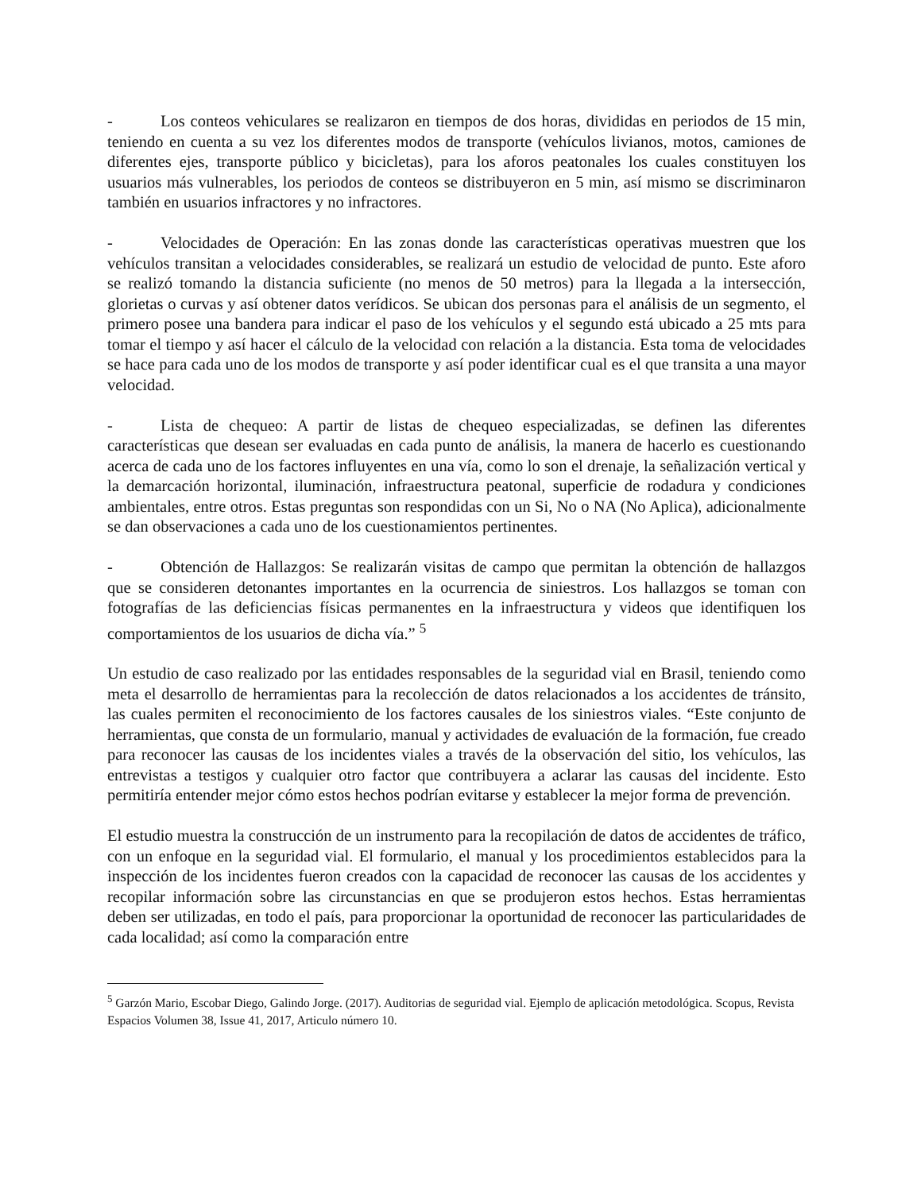- Los conteos vehiculares se realizaron en tiempos de dos horas, divididas en periodos de 15 min, teniendo en cuenta a su vez los diferentes modos de transporte (vehículos livianos, motos, camiones de diferentes ejes, transporte público y bicicletas), para los aforos peatonales los cuales constituyen los usuarios más vulnerables, los periodos de conteos se distribuyeron en 5 min, así mismo se discriminaron también en usuarios infractores y no infractores.
- Velocidades de Operación: En las zonas donde las características operativas muestren que los vehículos transitan a velocidades considerables, se realizará un estudio de velocidad de punto. Este aforo se realizó tomando la distancia suficiente (no menos de 50 metros) para la llegada a la intersección, glorietas o curvas y así obtener datos verídicos. Se ubican dos personas para el análisis de un segmento, el primero posee una bandera para indicar el paso de los vehículos y el segundo está ubicado a 25 mts para tomar el tiempo y así hacer el cálculo de la velocidad con relación a la distancia. Esta toma de velocidades se hace para cada uno de los modos de transporte y así poder identificar cual es el que transita a una mayor velocidad.
- Lista de chequeo: A partir de listas de chequeo especializadas, se definen las diferentes características que desean ser evaluadas en cada punto de análisis, la manera de hacerlo es cuestionando acerca de cada uno de los factores influyentes en una vía, como lo son el drenaje, la señalización vertical y la demarcación horizontal, iluminación, infraestructura peatonal, superficie de rodadura y condiciones ambientales, entre otros. Estas preguntas son respondidas con un Si, No o NA (No Aplica), adicionalmente se dan observaciones a cada uno de los cuestionamientos pertinentes.
- Obtención de Hallazgos: Se realizarán visitas de campo que permitan la obtención de hallazgos que se consideren detonantes importantes en la ocurrencia de siniestros. Los hallazgos se toman con fotografías de las deficiencias físicas permanentes en la infraestructura y videos que identifiquen los comportamientos de los usuarios de dicha vía.” <sup>5</sup>
Un estudio de caso realizado por las entidades responsables de la seguridad vial en Brasil, teniendo como meta el desarrollo de herramientas para la recolección de datos relacionados a los accidentes de tránsito, las cuales permiten el reconocimiento de los factores causales de los siniestros viales. “Este conjunto de herramientas, que consta de un formulario, manual y actividades de evaluación de la formación, fue creado para reconocer las causas de los incidentes viales a través de la observación del sitio, los vehículos, las entrevistas a testigos y cualquier otro factor que contribuyera a aclarar las causas del incidente. Esto permitiría entender mejor cómo estos hechos podrían evitarse y establecer la mejor forma de prevención.
El estudio muestra la construcción de un instrumento para la recopilación de datos de accidentes de tráfico, con un enfoque en la seguridad vial. El formulario, el manual y los procedimientos establecidos para la inspección de los incidentes fueron creados con la capacidad de reconocer las causas de los accidentes y recopilar información sobre las circunstancias en que se produjeron estos hechos. Estas herramientas deben ser utilizadas, en todo el país, para proporcionar la oportunidad de reconocer las particularidades de cada localidad; así como la comparación entre
<sup>5</sup> Garzón Mario, Escobar Diego, Galindo Jorge. (2017). Auditorias de seguridad vial. Ejemplo de aplicación metodológica. Scopus, Revista Espacios Volumen 38, Issue 41, 2017, Articulo número 10.